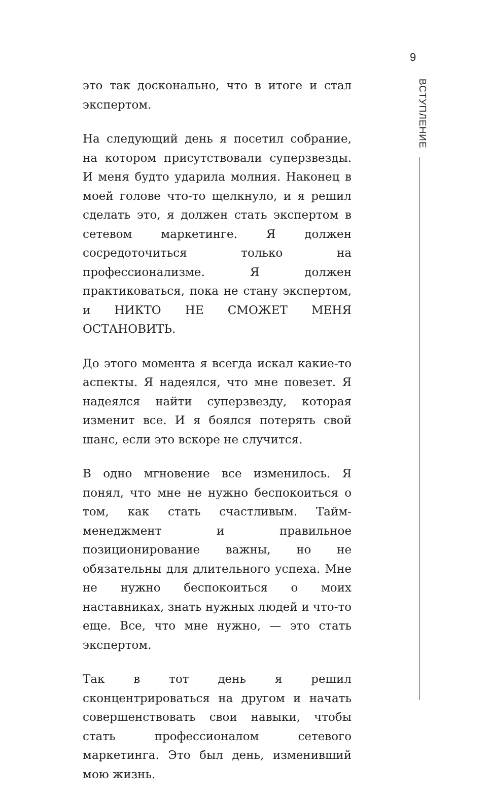9
ВСТУПЛЕНИЕ
это так досконально, что в итоге и стал экспертом.
На следующий день я посетил собрание, на котором присутствовали суперзвезды. И меня будто ударила молния. Наконец в моей голове что-то щелкнуло, и я решил сделать это, я должен стать экспертом в сетевом маркетинге. Я должен сосредоточиться только на профессионализме. Я должен практиковаться, пока не стану экспертом, и НИКТО НЕ СМОЖЕТ МЕНЯ ОСТАНОВИТЬ.
До этого момента я всегда искал какие-то аспекты. Я надеялся, что мне повезет. Я надеялся найти суперзвезду, которая изменит все. И я боялся потерять свой шанс, если это вскоре не случится.
В одно мгновение все изменилось. Я понял, что мне не нужно беспокоиться о том, как стать счастливым. Тайм-менеджмент и правильное позиционирование важны, но не обязательны для длительного успеха. Мне не нужно беспокоиться о моих наставниках, знать нужных людей и что-то еще. Все, что мне нужно, — это стать экспертом.
Так в тот день я решил сконцентрироваться на другом и начать совершенствовать свои навыки, чтобы стать профессионалом сетевого маркетинга. Это был день, изменивший мою жизнь.